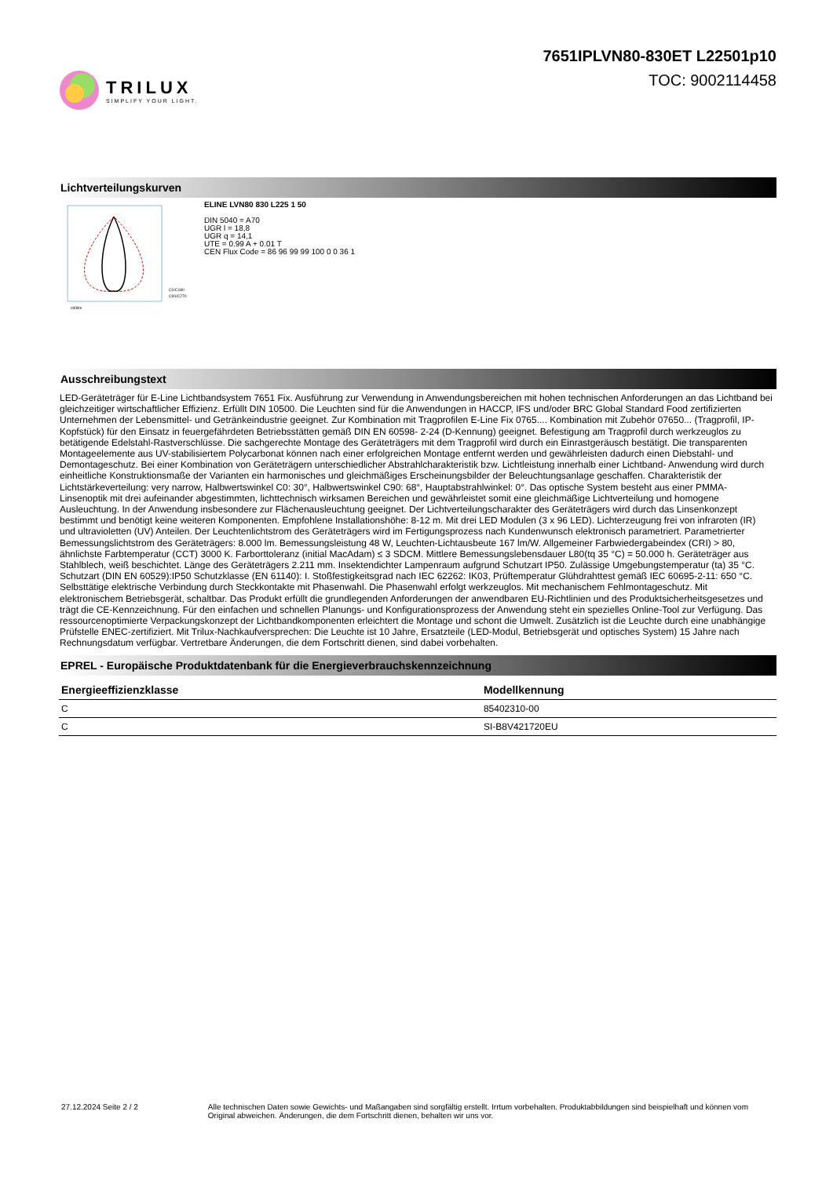TRILUX
SIMPLIFY YOUR LIGHT.
7651IPLVN80-830ET L22501p10
TOC: 9002114458
Lichtverteilungskurven
C0/C180
C90/C270
cd/klm
ELINE LVN80 830 L225 1 50
DIN 5040 = A70
UGR l = 18,8
UGR q = 14,1
UTE = 0.99 A + 0.01 T
CEN Flux Code = 86 96 99 99 100 0 0 36 1
Ausschreibungstext
LED-Geräteträger für E-Line Lichtbandsystem 7651 Fix. Ausführung zur Verwendung in Anwendungsbereichen mit hohen technischen Anforderungen an das Lichtband bei gleichzeitiger wirtschaftlicher Effizienz. Erfüllt DIN 10500. Die Leuchten sind für die Anwendungen in HACCP, IFS und/oder BRC Global Standard Food zertifizierten Unternehmen der Lebensmittel- und Getränkeindustrie geeignet. Zur Kombination mit Tragprofilen E-Line Fix 0765.... Kombination mit Zubehör 07650... (Tragprofil, IP-Kopfstück) für den Einsatz in feuergefährdeten Betriebsstätten gemäß DIN EN 60598- 2-24 (D-Kennung) geeignet. Befestigung am Tragprofil durch werkzeuglos zu betätigende Edelstahl-Rastverschlüsse. Die sachgerechte Montage des Geräteträgers mit dem Tragprofil wird durch ein Einrastgeräusch bestätigt. Die transparenten Montageelemente aus UV-stabilisiertem Polycarbonat können nach einer erfolgreichen Montage entfernt werden und gewährleisten dadurch einen Diebstahl- und Demontageschutz. Bei einer Kombination von Geräteträgern unterschiedlicher Abstrahlcharakteristik bzw. Lichtleistung innerhalb einer Lichtband- Anwendung wird durch einheitliche Konstruktionsmaße der Varianten ein harmonisches und gleichmäßiges Erscheinungsbilder der Beleuchtungsanlage geschaffen. Charakteristik der Lichtstärkeverteilung: very narrow, Halbwertswinkel C0: 30°, Halbwertswinkel C90: 68°, Hauptabstrahlwinkel: 0°. Das optische System besteht aus einer PMMA-Linsenoptik mit drei aufeinander abgestimmten, lichttechnisch wirksamen Bereichen und gewährleistet somit eine gleichmäßige Lichtverteilung und homogene Ausleuchtung. In der Anwendung insbesondere zur Flächenausleuchtung geeignet. Der Lichtverteilungscharakter des Geräteträgers wird durch das Linsenkonzept bestimmt und benötigt keine weiteren Komponenten. Empfohlene Installationshöhe: 8-12 m. Mit drei LED Modulen (3 x 96 LED). Lichterzeugung frei von infraroten (IR) und ultravioletten (UV) Anteilen. Der Leuchtenlichtstrom des Geräteträgers wird im Fertigungsprozess nach Kundenwunsch elektronisch parametriert. Parametrierter Bemessungslichtstrom des Geräteträgers: 8.000 lm. Bemessungsleistung 48 W, Leuchten-Lichtausbeute 167 lm/W. Allgemeiner Farbwiedergabeindex (CRI) > 80, ähnlichste Farbtemperatur (CCT) 3000 K. Farborttoleranz (initial MacAdam) ≤ 3 SDCM. Mittlere Bemessungslebensdauer L80(tq 35 °C) = 50.000 h. Geräteträger aus Stahlblech, weiß beschichtet. Länge des Geräteträgers 2.211 mm. Insektendichter Lampenraum aufgrund Schutzart IP50. Zulässige Umgebungstemperatur (ta) 35 °C. Schutzart (DIN EN 60529):IP50 Schutzklasse (EN 61140): I. Stoßfestigkeitsgrad nach IEC 62262: IK03, Prüftemperatur Glühdrahttest gemäß IEC 60695-2-11: 650 °C. Selbsttätige elektrische Verbindung durch Steckkontakte mit Phasenwahl. Die Phasenwahl erfolgt werkzeuglos. Mit mechanischem Fehlmontageschutz. Mit elektronischem Betriebsgerät, schaltbar. Das Produkt erfüllt die grundlegenden Anforderungen der anwendbaren EU-Richtlinien und des Produktsicherheitsgesetzes und trägt die CE-Kennzeichnung. Für den einfachen und schnellen Planungs- und Konfigurationsprozess der Anwendung steht ein spezielles Online-Tool zur Verfügung. Das ressourcenoptimierte Verpackungskonzept der Lichtbandkomponenten erleichtert die Montage und schont die Umwelt. Zusätzlich ist die Leuchte durch eine unabhängige Prüfstelle ENEC-zertifiziert. Mit Trilux-Nachkaufversprechen: Die Leuchte ist 10 Jahre, Ersatzteile (LED-Modul, Betriebsgerät und optisches System) 15 Jahre nach Rechnungsdatum verfügbar. Vertretbare Änderungen, die dem Fortschritt dienen, sind dabei vorbehalten.
EPREL - Europäische Produktdatenbank für die Energieverbrauchskennzeichnung
| Energieeffizienzklasse | Modellkennung |
| --- | --- |
| C | 85402310-00 |
| C | SI-B8V421720EU |
27.12.2024 Seite 2 / 2 Alle technischen Daten sowie Gewichts- und Maßangaben sind sorgfältig erstellt. Irrtum vorbehalten. Produktabbildungen sind beispielhaft und können vom Original abweichen. Änderungen, die dem Fortschritt dienen, behalten wir uns vor.